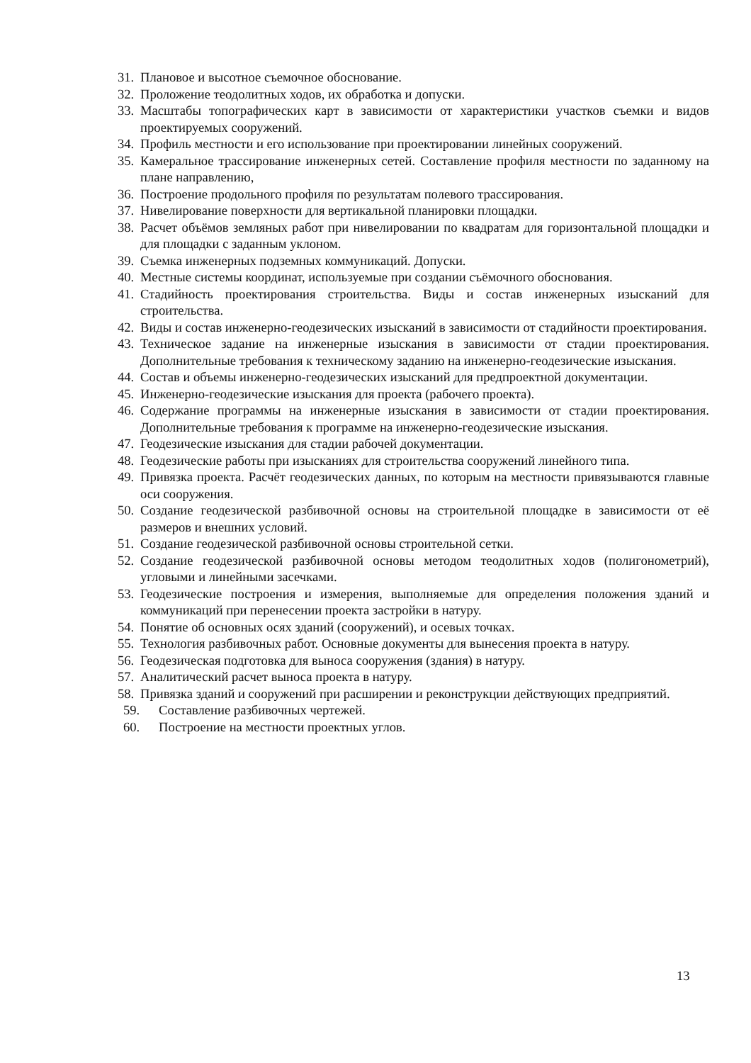31. Плановое и высотное съемочное обоснование.
32. Проложение теодолитных ходов, их обработка и допуски.
33. Масштабы топографических карт в зависимости от характеристики участков съемки и видов проектируемых сооружений.
34. Профиль местности и его использование при проектировании линейных сооружений.
35. Камеральное трассирование инженерных сетей. Составление профиля местности по заданному на плане направлению,
36. Построение продольного профиля по результатам полевого трассирования.
37. Нивелирование поверхности для вертикальной планировки площадки.
38. Расчет объёмов земляных работ при нивелировании по квадратам для горизонтальной площадки и для площадки с заданным уклоном.
39. Съемка инженерных подземных коммуникаций. Допуски.
40. Местные системы координат, используемые при создании съёмочного обоснования.
41. Стадийность проектирования строительства. Виды и состав инженерных изысканий для строительства.
42. Виды и состав инженерно-геодезических изысканий в зависимости от стадийности проектирования.
43. Техническое задание на инженерные изыскания в зависимости от стадии проектирования. Дополнительные требования к техническому заданию на инженерно-геодезические изыскания.
44. Состав и объемы инженерно-геодезических изысканий для предпроектной документации.
45. Инженерно-геодезические изыскания для проекта (рабочего проекта).
46. Содержание программы на инженерные изыскания в зависимости от стадии проектирования. Дополнительные требования к программе на инженерно-геодезические изыскания.
47. Геодезические изыскания для стадии рабочей документации.
48. Геодезические работы при изысканиях для строительства сооружений линейного типа.
49. Привязка проекта. Расчёт геодезических данных, по которым на местности привязываются главные оси сооружения.
50. Создание геодезической разбивочной основы на строительной площадке в зависимости от её размеров и внешних условий.
51. Создание геодезической разбивочной основы строительной сетки.
52. Создание геодезической разбивочной основы методом теодолитных ходов (полигонометрий), угловыми и линейными засечками.
53. Геодезические построения и измерения, выполняемые для определения положения зданий и коммуникаций при перенесении проекта застройки в натуру.
54. Понятие об основных осях зданий (сооружений), и осевых точках.
55. Технология разбивочных работ. Основные документы для вынесения проекта в натуру.
56. Геодезическая подготовка для выноса сооружения (здания) в натуру.
57. Аналитический расчет выноса проекта в натуру.
58. Привязка зданий и сооружений при расширении и реконструкции действующих предприятий.
59. Составление разбивочных чертежей.
60. Построение на местности проектных углов.
13